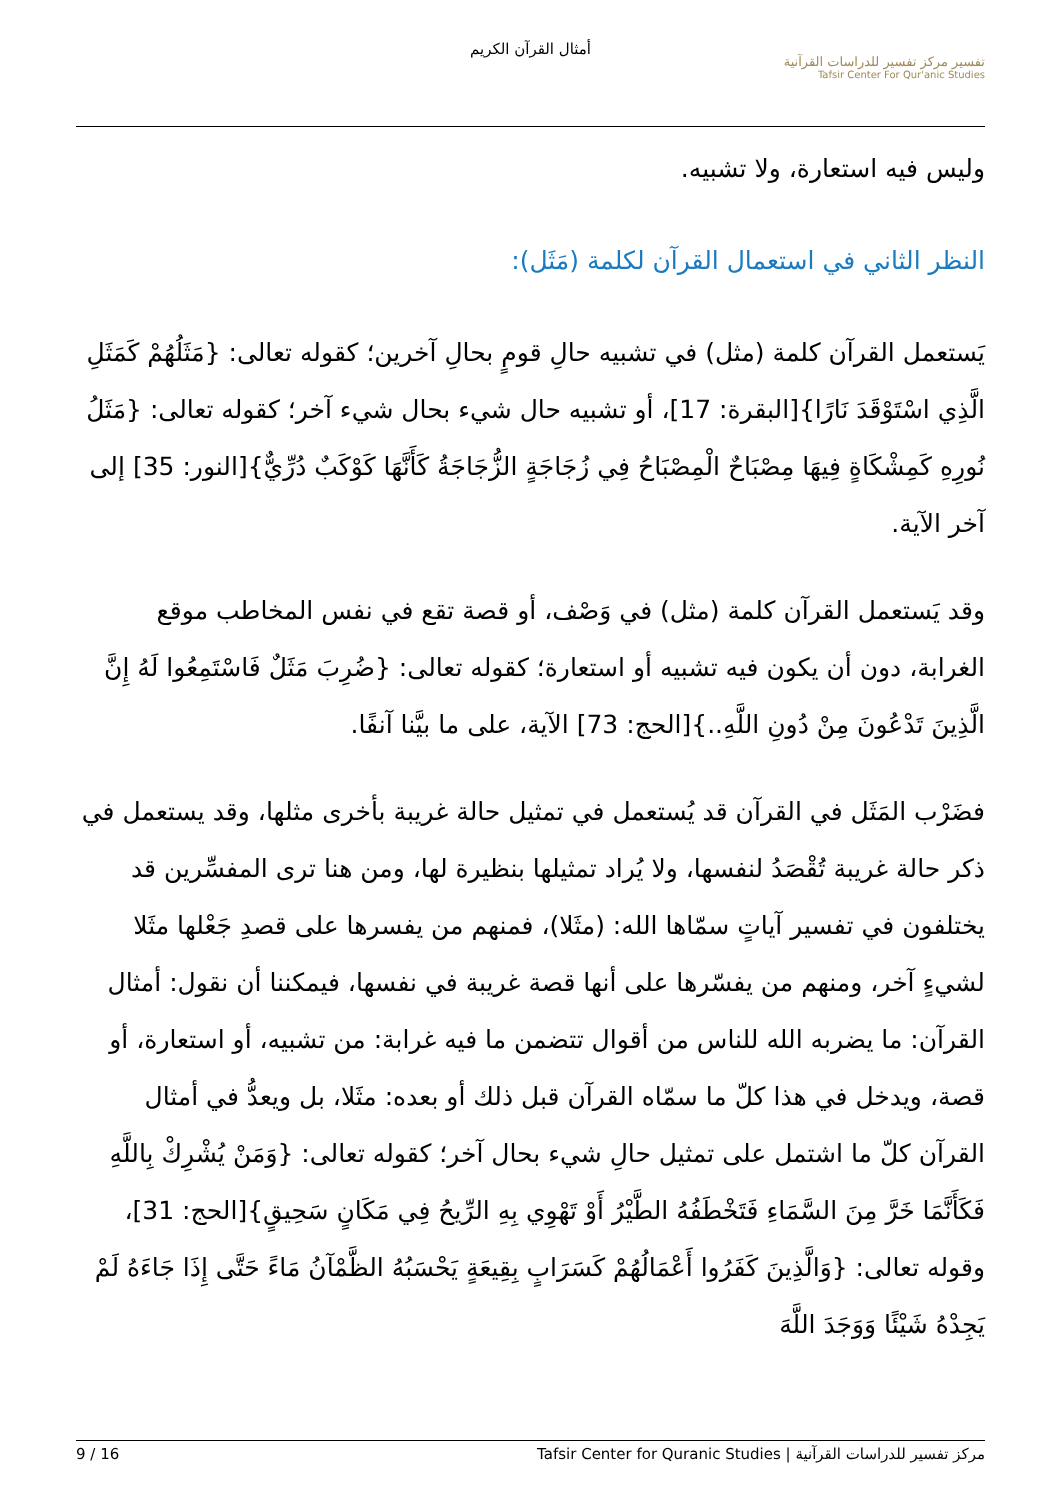أمثال القرآن الكريم
تفسير مركز تفسير للدراسات القرآنية
Tafsir Center For Qur'anic Studies
وليس فيه استعارة، ولا تشبيه.
النظر الثاني في استعمال القرآن لكلمة (مَثَل):
يَستعمل القرآن كلمة (مثل) في تشبيه حالِ قومٍ بحالِ آخرين؛ كقوله تعالى: {مَثَلُهُمْ كَمَثَلِ الَّذِي اسْتَوْقَدَ نَارًا}[البقرة: 17]، أو تشبيه حال شيء بحال شيء آخر؛ كقوله تعالى: {مَثَلُ نُورِهِ كَمِشْكَاةٍ فِيهَا مِصْبَاحٌ الْمِصْبَاحُ فِي زُجَاجَةٍ الزُّجَاجَةُ كَأَنَّهَا كَوْكَبٌ دُرِّيٌّ}[النور: 35] إلى آخر الآية.
وقد يَستعمل القرآن كلمة (مثل) في وَصْف، أو قصة تقع في نفس المخاطب موقع الغرابة، دون أن يكون فيه تشبيه أو استعارة؛ كقوله تعالى: {ضُرِبَ مَثَلٌ فَاسْتَمِعُوا لَهُ إِنَّ الَّذِينَ تَدْعُونَ مِنْ دُونِ اللَّهِ..}[الحج: 73] الآية، على ما بيَّنا آنفًا.
فضَرْب المَثَل في القرآن قد يُستعمل في تمثيل حالة غريبة بأخرى مثلها، وقد يستعمل في ذكر حالة غريبة تُقْصَدُ لنفسها، ولا يُراد تمثيلها بنظيرة لها، ومن هنا ترى المفسِّرين قد يختلفون في تفسير آياتٍ سمّاها الله: (مثَلا)، فمنهم من يفسرها على قصدِ جَعْلها مثَلا لشيءٍ آخر، ومنهم من يفسّرها على أنها قصة غريبة في نفسها، فيمكننا أن نقول: أمثال القرآن: ما يضربه الله للناس من أقوال تتضمن ما فيه غرابة: من تشبيه، أو استعارة، أو قصة، ويدخل في هذا كلّ ما سمّاه القرآن قبل ذلك أو بعده: مثَلا، بل ويعدُّ في أمثال القرآن كلّ ما اشتمل على تمثيل حالِ شيء بحال آخر؛ كقوله تعالى: {وَمَنْ يُشْرِكْ بِاللَّهِ فَكَأَنَّمَا خَرَّ مِنَ السَّمَاءِ فَتَخْطَفُهُ الطَّيْرُ أَوْ تَهْوِي بِهِ الرِّيحُ فِي مَكَانٍ سَحِيقٍ}[الحج: 31]، وقوله تعالى: {وَالَّذِينَ كَفَرُوا أَعْمَالُهُمْ كَسَرَابٍ بِقِيعَةٍ يَحْسَبُهُ الظَّمْآنُ مَاءً حَتَّى إِذَا جَاءَهُ لَمْ يَجِدْهُ شَيْئًا وَوَجَدَ اللَّهَ
9 / 16 مركز تفسير للدراسات القرآنية | Tafsir Center for Quranic Studies